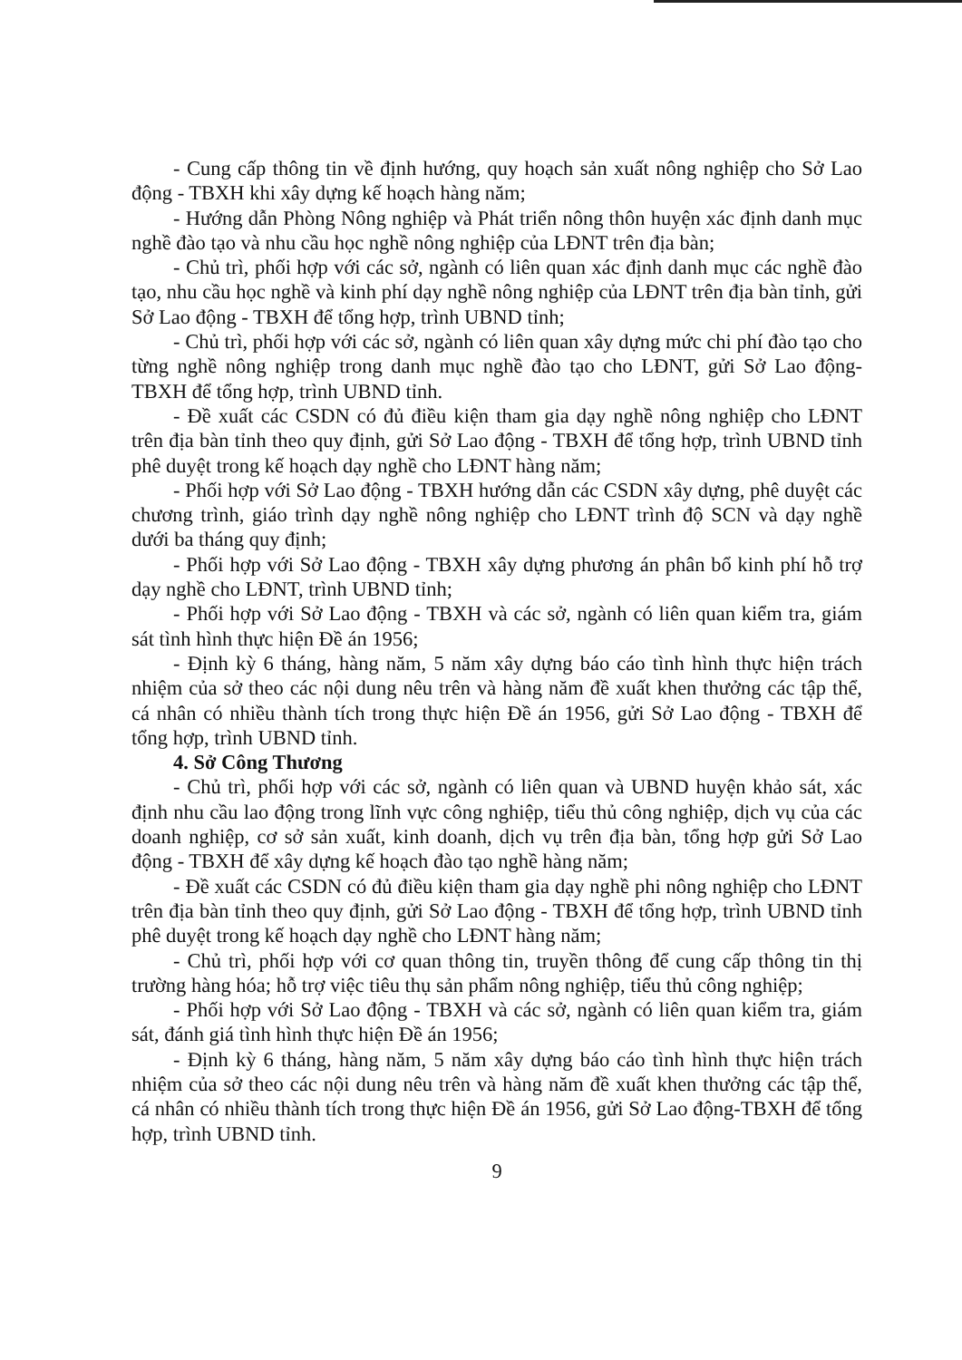- Cung cấp thông tin về định hướng, quy hoạch sản xuất nông nghiệp cho Sở Lao động - TBXH khi xây dựng kế hoạch hàng năm;
- Hướng dẫn Phòng Nông nghiệp và Phát triển nông thôn huyện xác định danh mục nghề đào tạo và nhu cầu học nghề nông nghiệp của LĐNT trên địa bàn;
- Chủ trì, phối hợp với các sở, ngành có liên quan xác định danh mục các nghề đào tạo, nhu cầu học nghề và kinh phí dạy nghề nông nghiệp của LĐNT trên địa bàn tỉnh, gửi Sở Lao động - TBXH để tổng hợp, trình UBND tỉnh;
- Chủ trì, phối hợp với các sở, ngành có liên quan xây dựng mức chi phí đào tạo cho từng nghề nông nghiệp trong danh mục nghề đào tạo cho LĐNT, gửi Sở Lao động-TBXH để tổng hợp, trình UBND tỉnh.
- Đề xuất các CSDN có đủ điều kiện tham gia dạy nghề nông nghiệp cho LĐNT trên địa bàn tỉnh theo quy định, gửi Sở Lao động - TBXH để tổng hợp, trình UBND tỉnh phê duyệt trong kế hoạch dạy nghề cho LĐNT hàng năm;
- Phối hợp với Sở Lao động - TBXH hướng dẫn các CSDN xây dựng, phê duyệt các chương trình, giáo trình dạy nghề nông nghiệp cho LĐNT trình độ SCN và dạy nghề dưới ba tháng quy định;
- Phối hợp với Sở Lao động - TBXH xây dựng phương án phân bổ kinh phí hỗ trợ dạy nghề cho LĐNT, trình UBND tỉnh;
- Phối hợp với Sở Lao động - TBXH và các sở, ngành có liên quan kiểm tra, giám sát tình hình thực hiện Đề án 1956;
- Định kỳ 6 tháng, hàng năm, 5 năm xây dựng báo cáo tình hình thực hiện trách nhiệm của sở theo các nội dung nêu trên và hàng năm đề xuất khen thưởng các tập thể, cá nhân có nhiều thành tích trong thực hiện Đề án 1956, gửi Sở Lao động - TBXH để tổng hợp, trình UBND tỉnh.
4. Sở Công Thương
- Chủ trì, phối hợp với các sở, ngành có liên quan và UBND huyện khảo sát, xác định nhu cầu lao động trong lĩnh vực công nghiệp, tiểu thủ công nghiệp, dịch vụ của các doanh nghiệp, cơ sở sản xuất, kinh doanh, dịch vụ trên địa bàn, tổng hợp gửi Sở Lao động - TBXH để xây dựng kế hoạch đào tạo nghề hàng năm;
- Đề xuất các CSDN có đủ điều kiện tham gia dạy nghề phi nông nghiệp cho LĐNT trên địa bàn tỉnh theo quy định, gửi Sở Lao động - TBXH để tổng hợp, trình UBND tỉnh phê duyệt trong kế hoạch dạy nghề cho LĐNT hàng năm;
- Chủ trì, phối hợp với cơ quan thông tin, truyền thông để cung cấp thông tin thị trường hàng hóa; hỗ trợ việc tiêu thụ sản phẩm nông nghiệp, tiểu thủ công nghiệp;
- Phối hợp với Sở Lao động - TBXH và các sở, ngành có liên quan kiểm tra, giám sát, đánh giá tình hình thực hiện Đề án 1956;
- Định kỳ 6 tháng, hàng năm, 5 năm xây dựng báo cáo tình hình thực hiện trách nhiệm của sở theo các nội dung nêu trên và hàng năm đề xuất khen thưởng các tập thể, cá nhân có nhiều thành tích trong thực hiện Đề án 1956, gửi Sở Lao động-TBXH để tổng hợp, trình UBND tỉnh.
9